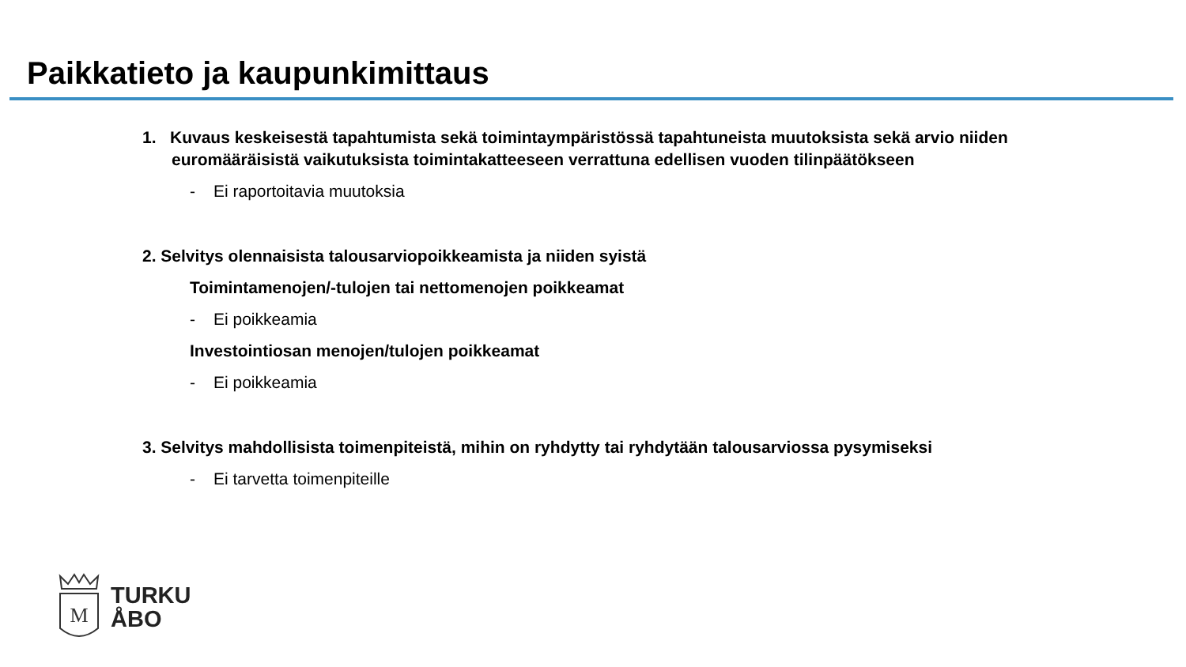Paikkatieto ja kaupunkimittaus
1. Kuvaus keskeisestä tapahtumista sekä toimintaympäristössä tapahtuneista muutoksista sekä arvio niiden euromääräisistä vaikutuksista toimintakatteeseen verrattuna edellisen vuoden tilinpäätökseen
- Ei raportoitavia muutoksia
2. Selvitys olennaisista talousarviopoikkeamista ja niiden syistä
Toimintamenojen/-tulojen tai nettomenojen poikkeamat
- Ei poikkeamia
Investointiosan menojen/tulojen poikkeamat
- Ei poikkeamia
3. Selvitys mahdollisista toimenpiteistä, mihin on ryhdytty tai ryhdytään talousarviossa pysymiseksi
- Ei tarvetta toimenpiteille
M
TURKU
ÅBO